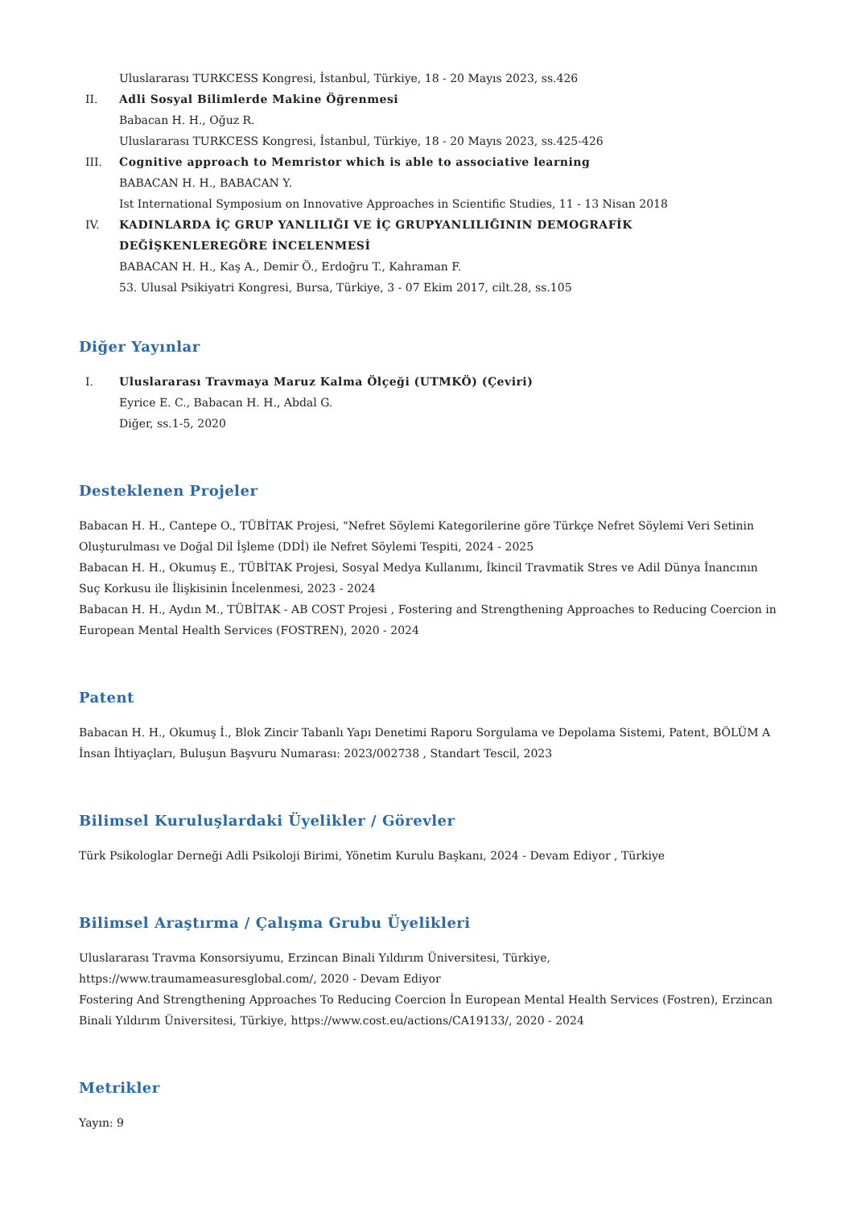Uluslararası TURKCESS Kongresi, İstanbul, Türkiye, 18 - 20 Mayıs 2023, ss.426
II. Adli Sosyal Bilimlerde Makine Öğrenmesi
Babacan H. H., Oğuz R.
Uluslararası TURKCESS Kongresi, İstanbul, Türkiye, 18 - 20 Mayıs 2023, ss.425-426
III. Cognitive approach to Memristor which is able to associative learning
BABACAN H. H., BABACAN Y.
Ist International Symposium on Innovative Approaches in Scientific Studies, 11 - 13 Nisan 2018
IV. KADINLARDA İÇ GRUP YANLILIĞI VE İÇ GRUPYANLILIĞININ DEMOGRAFİK DEĞİŞKENLEREGÖRE İNCELENMESİ
BABACAN H. H., Kaş A., Demir Ö., Erdoğru T., Kahraman F.
53. Ulusal Psikiyatri Kongresi, Bursa, Türkiye, 3 - 07 Ekim 2017, cilt.28, ss.105
Diğer Yayınlar
I. Uluslararası Travmaya Maruz Kalma Ölçeği (UTMKÖ) (Çeviri)
Eyrice E. C., Babacan H. H., Abdal G.
Diğer, ss.1-5, 2020
Desteklenen Projeler
Babacan H. H., Cantepe O., TÜBİTAK Projesi, "Nefret Söylemi Kategorilerine göre Türkçe Nefret Söylemi Veri Setinin Oluşturulması ve Doğal Dil İşleme (DDİ) ile Nefret Söylemi Tespiti, 2024 - 2025
Babacan H. H., Okumuş E., TÜBİTAK Projesi, Sosyal Medya Kullanımı, İkincil Travmatik Stres ve Adil Dünya İnancının Suç Korkusu ile İlişkisinin İncelenmesi, 2023 - 2024
Babacan H. H., Aydın M., TÜBİTAK - AB COST Projesi , Fostering and Strengthening Approaches to Reducing Coercion in European Mental Health Services (FOSTREN), 2020 - 2024
Patent
Babacan H. H., Okumuş İ., Blok Zincir Tabanlı Yapı Denetimi Raporu Sorgulama ve Depolama Sistemi, Patent, BÖLÜM A İnsan İhtiyaçları, Buluşun Başvuru Numarası: 2023/002738 , Standart Tescil, 2023
Bilimsel Kuruluşlardaki Üyelikler / Görevler
Türk Psikologlar Derneği Adli Psikoloji Birimi, Yönetim Kurulu Başkanı, 2024 - Devam Ediyor , Türkiye
Bilimsel Araştırma / Çalışma Grubu Üyelikleri
Uluslararası Travma Konsorsiyumu, Erzincan Binali Yıldırım Üniversitesi, Türkiye, https://www.traumameasuresglobal.com/, 2020 - Devam Ediyor
Fostering And Strengthening Approaches To Reducing Coercion İn European Mental Health Services (Fostren), Erzincan Binali Yıldırım Üniversitesi, Türkiye, https://www.cost.eu/actions/CA19133/, 2020 - 2024
Metrikler
Yayın: 9